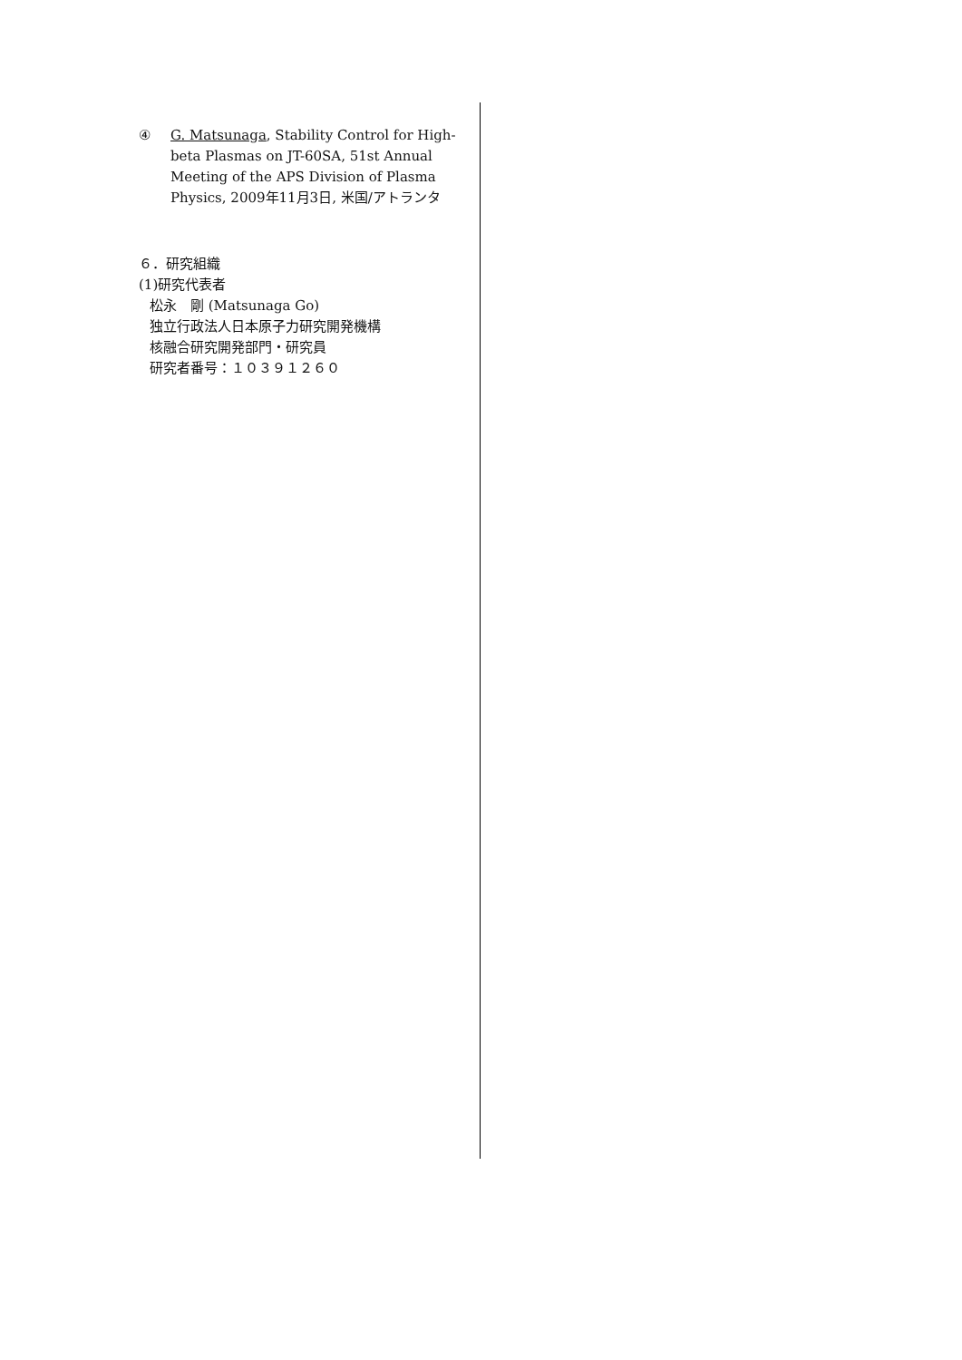④ G. Matsunaga, Stability Control for High-beta Plasmas on JT-60SA, 51st Annual Meeting of the APS Division of Plasma Physics, 2009年11月3日, 米国/アトランタ
６．研究組織
(1)研究代表者
松永　剛 (Matsunaga Go)
独立行政法人日本原子力研究開発機構
核融合研究開発部門・研究員
研究者番号：１０３９１２６０